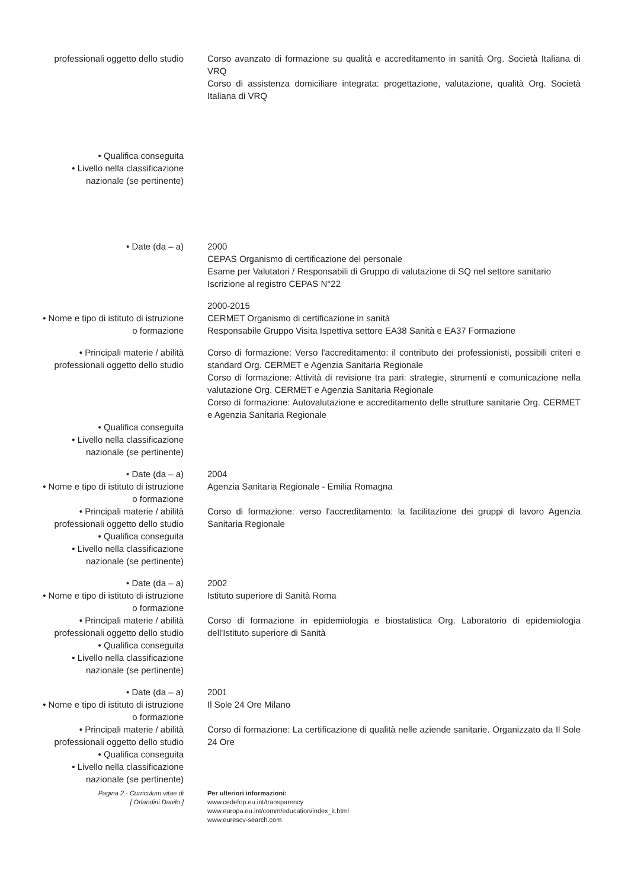professionali oggetto dello studio
Corso avanzato di formazione su qualità e accreditamento in sanità Org. Società Italiana di VRQ
Corso di assistenza domiciliare integrata: progettazione, valutazione, qualità Org. Società Italiana di VRQ
• Qualifica conseguita
• Livello nella classificazione nazionale (se pertinente)
• Date (da – a) 2000
CEPAS Organismo di certificazione del personale
Esame per Valutatori / Responsabili di Gruppo di valutazione di SQ nel settore sanitario
Iscrizione al registro CEPAS N°22
• Nome e tipo di istituto di istruzione o formazione
2000-2015
CERMET Organismo di certificazione in sanità
Responsabile Gruppo Visita Ispettiva settore EA38 Sanità e EA37 Formazione
• Principali materie / abilità professionali oggetto dello studio
Corso di formazione: Verso l'accreditamento: il contributo dei professionisti, possibili criteri e standard Org. CERMET e Agenzia Sanitaria Regionale
Corso di formazione: Attività di revisione tra pari: strategie, strumenti e comunicazione nella valutazione Org. CERMET e Agenzia Sanitaria Regionale
Corso di formazione: Autovalutazione e accreditamento delle strutture sanitarie Org. CERMET e Agenzia Sanitaria Regionale
• Qualifica conseguita
• Livello nella classificazione nazionale (se pertinente)
• Date (da – a)
• Nome e tipo di istituto di istruzione o formazione
• Principali materie / abilità professionali oggetto dello studio
• Qualifica conseguita
• Livello nella classificazione nazionale (se pertinente)
2004
Agenzia Sanitaria Regionale - Emilia Romagna
Corso di formazione: verso l'accreditamento: la facilitazione dei gruppi di lavoro Agenzia Sanitaria Regionale
• Date (da – a)
• Nome e tipo di istituto di istruzione o formazione
• Principali materie / abilità professionali oggetto dello studio
• Qualifica conseguita
• Livello nella classificazione nazionale (se pertinente)
2002
Istituto superiore di Sanità Roma
Corso di formazione in epidemiologia e biostatistica Org. Laboratorio di epidemiologia dell'Istituto superiore di Sanità
• Date (da – a)
• Nome e tipo di istituto di istruzione o formazione
• Principali materie / abilità professionali oggetto dello studio
• Qualifica conseguita
• Livello nella classificazione nazionale (se pertinente)
2001
Il Sole 24 Ore Milano
Corso di formazione: La certificazione di qualità nelle aziende sanitarie. Organizzato da Il Sole 24 Ore
Pagina 2 - Curriculum vitae di
[ Orlandini Danilo ]
Per ulteriori informazioni:
www.cedefop.eu.int/transparency
www.europa.eu.int/comm/education/index_it.html
www.eurescv-search.com